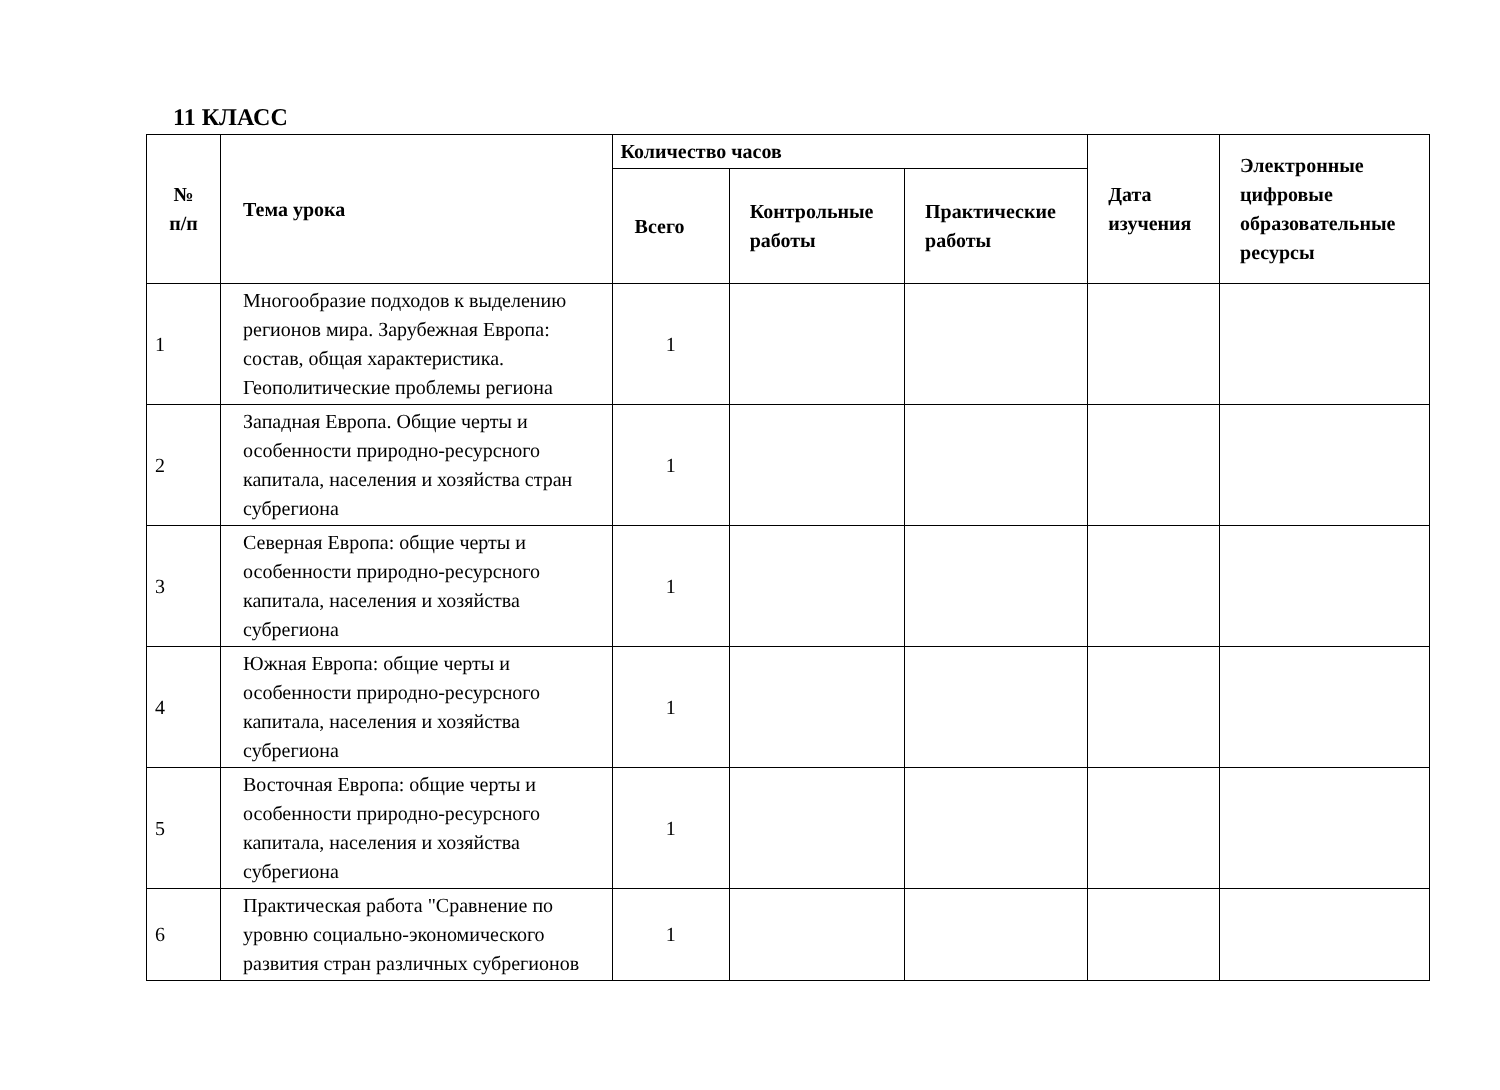11 КЛАСС
| № п/п | Тема урока | Количество часов | | | Дата изучения | Электронные цифровые образовательные ресурсы |
| --- | --- | --- | --- | --- | --- | --- |
| | | Всего | Контрольные работы | Практические работы | | |
| 1 | Многообразие подходов к выделению регионов мира. Зарубежная Европа: состав, общая характеристика. Геополитические проблемы региона | 1 | | | | |
| 2 | Западная Европа. Общие черты и особенности природно-ресурсного капитала, населения и хозяйства стран субрегиона | 1 | | | | |
| 3 | Северная Европа: общие черты и особенности природно-ресурсного капитала, населения и хозяйства субрегиона | 1 | | | | |
| 4 | Южная Европа: общие черты и особенности природно-ресурсного капитала, населения и хозяйства субрегиона | 1 | | | | |
| 5 | Восточная Европа: общие черты и особенности природно-ресурсного капитала, населения и хозяйства субрегиона | 1 | | | | |
| 6 | Практическая работа "Сравнение по уровню социально-экономического развития стран различных субрегионов | 1 | | | | |